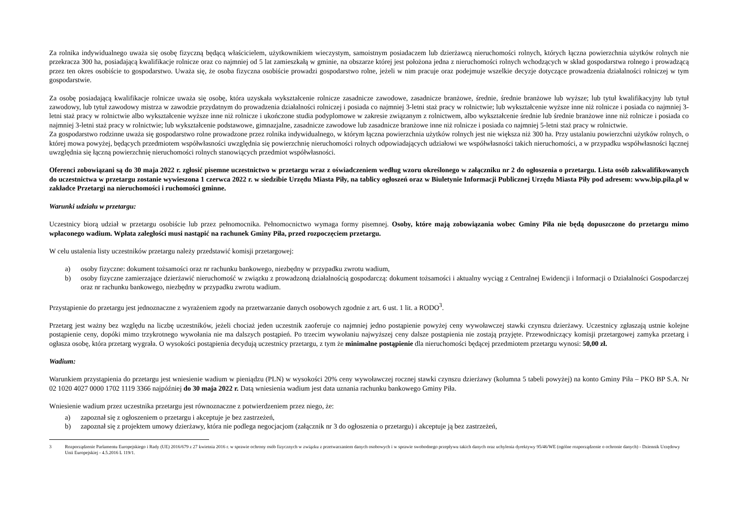Za rolnika indywidualnego uważa się osobę fizyczną będącą właścicielem, użytkownikiem wieczystym, samoistnym posiadaczem lub dzierżawcą nieruchomości rolnych, których łączna powierzchnia użytków rolnych nie przekracza 300 ha, posiadającą kwalifikacje rolnicze oraz co najmniej od 5 lat zamieszkałą w gminie, na obszarze której jest położona jedna z nieruchomości rolnych wchodzących w skład gospodarstwa rolnego i prowadzącą przez ten okres osobiście to gospodarstwo. Uważa się, że osoba fizyczna osobiście prowadzi gospodarstwo rolne, jeżeli w nim pracuje oraz podejmuje wszelkie decyzje dotyczące prowadzenia działalności rolniczej w tym gospodarstwie.
Za osobę posiadającą kwalifikacje rolnicze uważa się osobę, która uzyskała wykształcenie rolnicze zasadnicze zawodowe, zasadnicze branżowe, średnie, średnie branżowe lub wyższe; lub tytuł kwalifikacyjny lub tytuł zawodowy, lub tytuł zawodowy mistrza w zawodzie przydatnym do prowadzenia działalności rolniczej i posiada co najmniej 3-letni staż pracy w rolnictwie; lub wykształcenie wyższe inne niż rolnicze i posiada co najmniej 3-letni staż pracy w rolnictwie albo wykształcenie wyższe inne niż rolnicze i ukończone studia podyplomowe w zakresie związanym z rolnictwem, albo wykształcenie średnie lub średnie branżowe inne niż rolnicze i posiada co najmniej 3-letni staż pracy w rolnictwie; lub wykształcenie podstawowe, gimnazjalne, zasadnicze zawodowe lub zasadnicze branżowe inne niż rolnicze i posiada co najmniej 5-letni staż pracy w rolnictwie.
Za gospodarstwo rodzinne uważa się gospodarstwo rolne prowadzone przez rolnika indywidualnego, w którym łączna powierzchnia użytków rolnych jest nie większa niż 300 ha. Przy ustalaniu powierzchni użytków rolnych, o której mowa powyżej, będących przedmiotem współwłasności uwzględnia się powierzchnię nieruchomości rolnych odpowiadających udziałowi we współwłasności takich nieruchomości, a w przypadku współwłasności łącznej uwzględnia się łączną powierzchnię nieruchomości rolnych stanowiących przedmiot współwłasności.
Oferenci zobowiązani są do 30 maja 2022 r. zgłosić pisemne uczestnictwo w przetargu wraz z oświadczeniem według wzoru określonego w załączniku nr 2 do ogłoszenia o przetargu. Lista osób zakwalifikowanych do uczestnictwa w przetargu zostanie wywieszona 1 czerwca 2022 r. w siedzibie Urzędu Miasta Piły, na tablicy ogłoszeń oraz w Biuletynie Informacji Publicznej Urzędu Miasta Piły pod adresem: www.bip.pila.pl w zakładce Przetargi na nieruchomości i ruchomości gminne.
Warunki udziału w przetargu:
Uczestnicy biorą udział w przetargu osobiście lub przez pełnomocnika. Pełnomocnictwo wymaga formy pisemnej. Osoby, które mają zobowiązania wobec Gminy Piła nie będą dopuszczone do przetargu mimo wpłaconego wadium. Wpłata zaległości musi nastąpić na rachunek Gminy Piła, przed rozpoczęciem przetargu.
W celu ustalenia listy uczestników przetargu należy przedstawić komisji przetargowej:
a) osoby fizyczne: dokument tożsamości oraz nr rachunku bankowego, niezbędny w przypadku zwrotu wadium,
b) osoby fizyczne zamierzające dzierżawić nieruchomość w związku z prowadzoną działalnością gospodarczą: dokument tożsamości i aktualny wyciąg z Centralnej Ewidencji i Informacji o Działalności Gospodarczej oraz nr rachunku bankowego, niezbędny w przypadku zwrotu wadium.
Przystąpienie do przetargu jest jednoznaczne z wyrażeniem zgody na przetwarzanie danych osobowych zgodnie z art. 6 ust. 1 lit. a RODO<sup>3</sup>.
Przetarg jest ważny bez względu na liczbę uczestników, jeżeli chociaż jeden uczestnik zaoferuje co najmniej jedno postąpienie powyżej ceny wywoławczej stawki czynszu dzierżawy. Uczestnicy zgłaszają ustnie kolejne postąpienie ceny, dopóki mimo trzykrotnego wywołania nie ma dalszych postąpień. Po trzecim wywołaniu najwyższej ceny dalsze postąpienia nie zostają przyjęte. Przewodniczący komisji przetargowej zamyka przetarg i ogłasza osobę, która przetarg wygrała. O wysokości postąpienia decydują uczestnicy przetargu, z tym że minimalne postąpienie dla nieruchomości będącej przedmiotem przetargu wynosi: 50,00 zł.
Wadium:
Warunkiem przystąpienia do przetargu jest wniesienie wadium w pieniądzu (PLN) w wysokości 20% ceny wywoławczej rocznej stawki czynszu dzierżawy (kolumna 5 tabeli powyżej) na konto Gminy Piła – PKO BP S.A. Nr 02 1020 4027 0000 1702 1119 3366 najpóźniej do 30 maja 2022 r. Datą wniesienia wadium jest data uznania rachunku bankowego Gminy Piła.
Wniesienie wadium przez uczestnika przetargu jest równoznaczne z potwierdzeniem przez niego, że:
a) zapoznał się z ogłoszeniem o przetargu i akceptuje je bez zastrzeżeń,
b) zapoznał się z projektem umowy dzierżawy, która nie podlega negocjacjom (załącznik nr 3 do ogłoszenia o przetargu) i akceptuje ją bez zastrzeżeń,
3 Rozporządzenie Parlamentu Europejskiego i Rady (UE) 2016/679 z 27 kwietnia 2016 r. w sprawie ochrony osób fizycznych w związku z przetwarzaniem danych osobowych i w sprawie swobodnego przepływu takich danych oraz uchylenia dyrektywy 95/46/WE (ogólne rozporządzenie o ochronie danych) - Dziennik Urzędowy Unii Europejskiej - 4.5.2016 L 119/1.